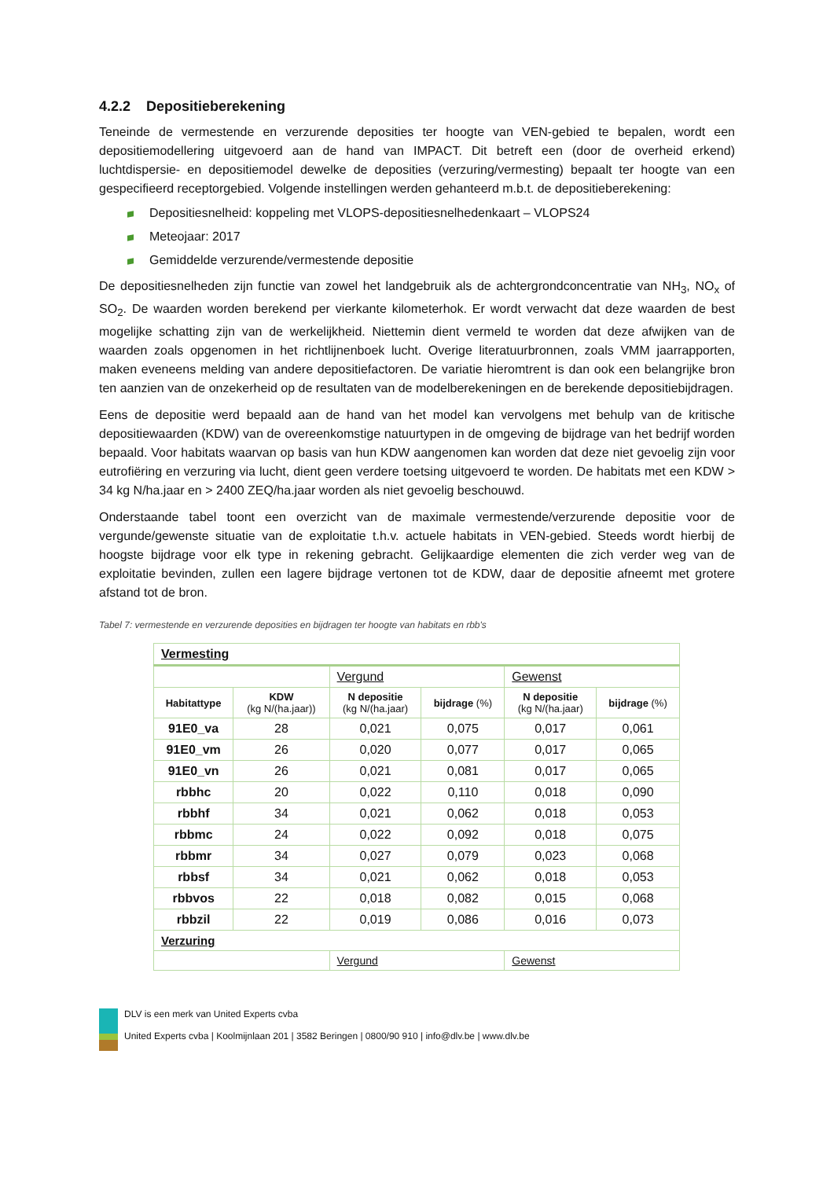4.2.2 Depositieberekening
Teneinde de vermestende en verzurende deposities ter hoogte van VEN-gebied te bepalen, wordt een depositiemodellering uitgevoerd aan de hand van IMPACT. Dit betreft een (door de overheid erkend) luchtdispersie- en depositiemodel dewelke de deposities (verzuring/vermesting) bepaalt ter hoogte van een gespecifieerd receptorgebied. Volgende instellingen werden gehanteerd m.b.t. de depositieberekening:
Depositiesnelheid: koppeling met VLOPS-depositiesnelhedenkaart – VLOPS24
Meteojaar: 2017
Gemiddelde verzurende/vermestende depositie
De depositiesnelheden zijn functie van zowel het landgebruik als de achtergrondconcentratie van NH<sub>3</sub>, NO<sub>x</sub> of SO<sub>2</sub>. De waarden worden berekend per vierkante kilometerhok. Er wordt verwacht dat deze waarden de best mogelijke schatting zijn van de werkelijkheid. Niettemin dient vermeld te worden dat deze afwijken van de waarden zoals opgenomen in het richtlijnenboek lucht. Overige literatuurbronnen, zoals VMM jaarrapporten, maken eveneens melding van andere depositiefactoren. De variatie hieromtrent is dan ook een belangrijke bron ten aanzien van de onzekerheid op de resultaten van de modelberekeningen en de berekende depositiebijdragen.
Eens de depositie werd bepaald aan de hand van het model kan vervolgens met behulp van de kritische depositiewaarden (KDW) van de overeenkomstige natuurtypen in de omgeving de bijdrage van het bedrijf worden bepaald. Voor habitats waarvan op basis van hun KDW aangenomen kan worden dat deze niet gevoelig zijn voor eutrofiëring en verzuring via lucht, dient geen verdere toetsing uitgevoerd te worden. De habitats met een KDW > 34 kg N/ha.jaar en > 2400 ZEQ/ha.jaar worden als niet gevoelig beschouwd.
Onderstaande tabel toont een overzicht van de maximale vermestende/verzurende depositie voor de vergunde/gewenste situatie van de exploitatie t.h.v. actuele habitats in VEN-gebied. Steeds wordt hierbij de hoogste bijdrage voor elk type in rekening gebracht. Gelijkaardige elementen die zich verder weg van de exploitatie bevinden, zullen een lagere bijdrage vertonen tot de KDW, daar de depositie afneemt met grotere afstand tot de bron.
Tabel 7: vermestende en verzurende deposities en bijdragen ter hoogte van habitats en rbb's
| Vermesting | | | | | |
| | | Vergund | | Gewenst | |
| Habitattype | KDW (kg N/(ha.jaar)) | N depositie (kg N/(ha.jaar) | bijdrage (%) | N depositie (kg N/(ha.jaar) | bijdrage (%) |
| 91E0_va | 28 | 0,021 | 0,075 | 0,017 | 0,061 |
| 91E0_vm | 26 | 0,020 | 0,077 | 0,017 | 0,065 |
| 91E0_vn | 26 | 0,021 | 0,081 | 0,017 | 0,065 |
| rbbhc | 20 | 0,022 | 0,110 | 0,018 | 0,090 |
| rbbhf | 34 | 0,021 | 0,062 | 0,018 | 0,053 |
| rbbmc | 24 | 0,022 | 0,092 | 0,018 | 0,075 |
| rbbmr | 34 | 0,027 | 0,079 | 0,023 | 0,068 |
| rbbsf | 34 | 0,021 | 0,062 | 0,018 | 0,053 |
| rbbvos | 22 | 0,018 | 0,082 | 0,015 | 0,068 |
| rbbzil | 22 | 0,019 | 0,086 | 0,016 | 0,073 |
| Verzuring | | | | | |
| | | Vergund | | Gewenst | |
DLV is een merk van United Experts cvba
United Experts cvba | Koolmijnlaan 201 | 3582 Beringen | 0800/90 910 | info@dlv.be | www.dlv.be